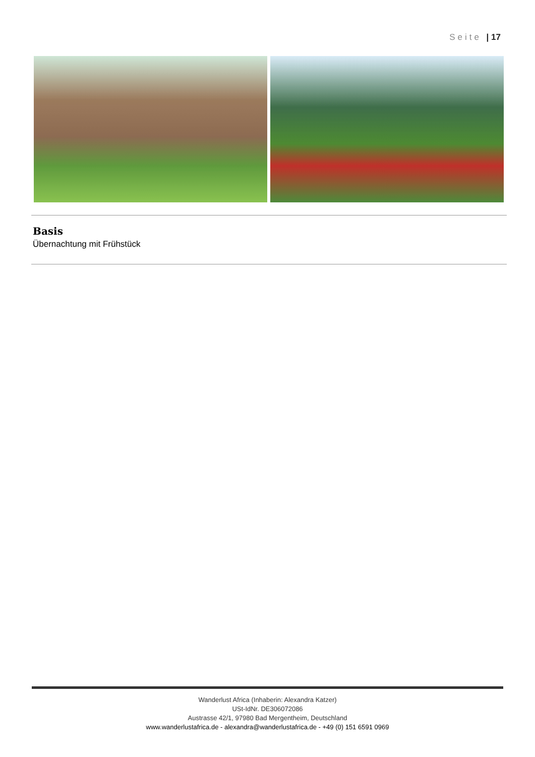Seite | 17
Basis
Übernachtung mit Frühstück
Wanderlust Africa (Inhaberin: Alexandra Katzer)
USt-IdNr. DE306072086
Austrasse 42/1, 97980 Bad Mergentheim, Deutschland
www.wanderlustafrica.de - alexandra@wanderlustafrica.de - +49 (0) 151 6591 0969